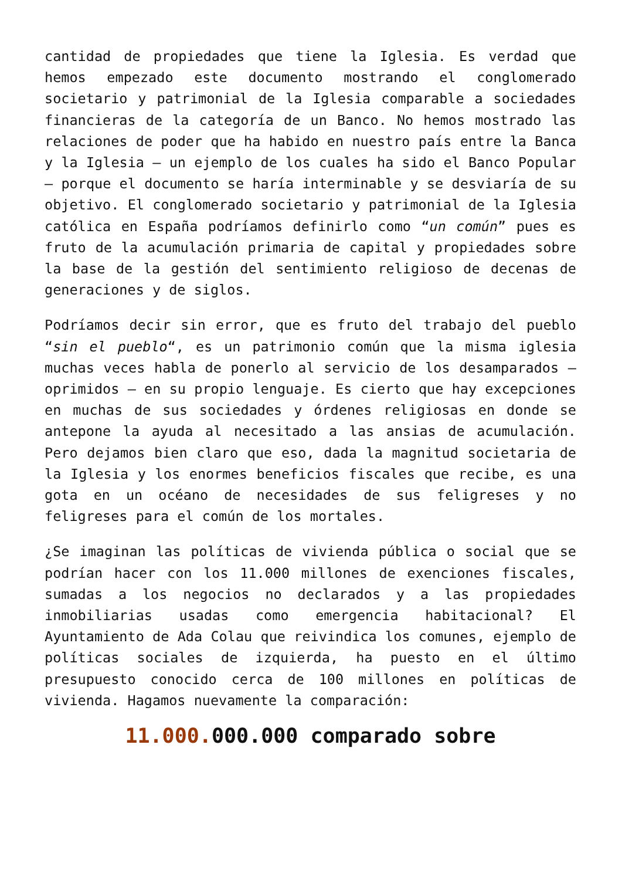cantidad de propiedades que tiene la Iglesia. Es verdad que hemos empezado este documento mostrando el conglomerado societario y patrimonial de la Iglesia comparable a sociedades financieras de la categoría de un Banco. No hemos mostrado las relaciones de poder que ha habido en nuestro país entre la Banca y la Iglesia – un ejemplo de los cuales ha sido el Banco Popular – porque el documento se haría interminable y se desviaría de su objetivo. El conglomerado societario y patrimonial de la Iglesia católica en España podríamos definirlo como “un común” pues es fruto de la acumulación primaria de capital y propiedades sobre la base de la gestión del sentimiento religioso de decenas de generaciones y de siglos.
Podríamos decir sin error, que es fruto del trabajo del pueblo “sin el pueblo“, es un patrimonio común que la misma iglesia muchas veces habla de ponerlo al servicio de los desamparados – oprimidos – en su propio lenguaje. Es cierto que hay excepciones en muchas de sus sociedades y órdenes religiosas en donde se antepone la ayuda al necesitado a las ansias de acumulación. Pero dejamos bien claro que eso, dada la magnitud societaria de la Iglesia y los enormes beneficios fiscales que recibe, es una gota en un océano de necesidades de sus feligreses y no feligreses para el común de los mortales.
¿Se imaginan las políticas de vivienda pública o social que se podrían hacer con los 11.000 millones de exenciones fiscales, sumadas a los negocios no declarados y a las propiedades inmobiliarias usadas como emergencia habitacional? El Ayuntamiento de Ada Colau que reivindica los comunes, ejemplo de políticas sociales de izquierda, ha puesto en el último presupuesto conocido cerca de 100 millones en políticas de vivienda. Hagamos nuevamente la comparación:
11.000. 000.000 comparado sobre